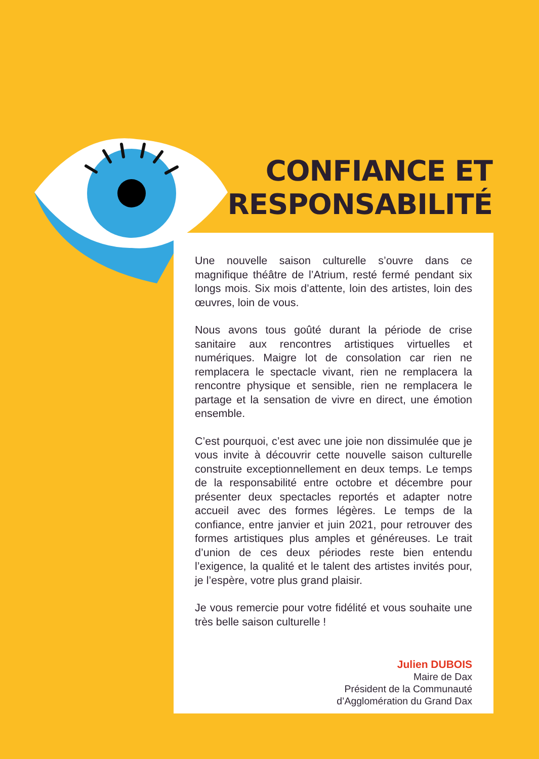CONFIANCE ET
RESPONSABILITÉ
Une nouvelle saison culturelle s’ouvre dans ce magnifique théâtre de l’Atrium, resté fermé pendant six longs mois. Six mois d’attente, loin des artistes, loin des œuvres, loin de vous.
Nous avons tous goûté durant la période de crise sanitaire aux rencontres artistiques virtuelles et numériques. Maigre lot de consolation car rien ne remplacera le spectacle vivant, rien ne remplacera la rencontre physique et sensible, rien ne remplacera le partage et la sensation de vivre en direct, une émotion ensemble.
C’est pourquoi, c’est avec une joie non dissimulée que je vous invite à découvrir cette nouvelle saison culturelle construite exceptionnellement en deux temps. Le temps de la responsabilité entre octobre et décembre pour présenter deux spectacles reportés et adapter notre accueil avec des formes légères. Le temps de la confiance, entre janvier et juin 2021, pour retrouver des formes artistiques plus amples et généreuses. Le trait d’union de ces deux périodes reste bien entendu l’exigence, la qualité et le talent des artistes invités pour, je l’espère, votre plus grand plaisir.
Je vous remercie pour votre fidélité et vous souhaite une très belle saison culturelle !
Julien DUBOIS
Maire de Dax
Président de la Communauté
d’Agglomération du Grand Dax